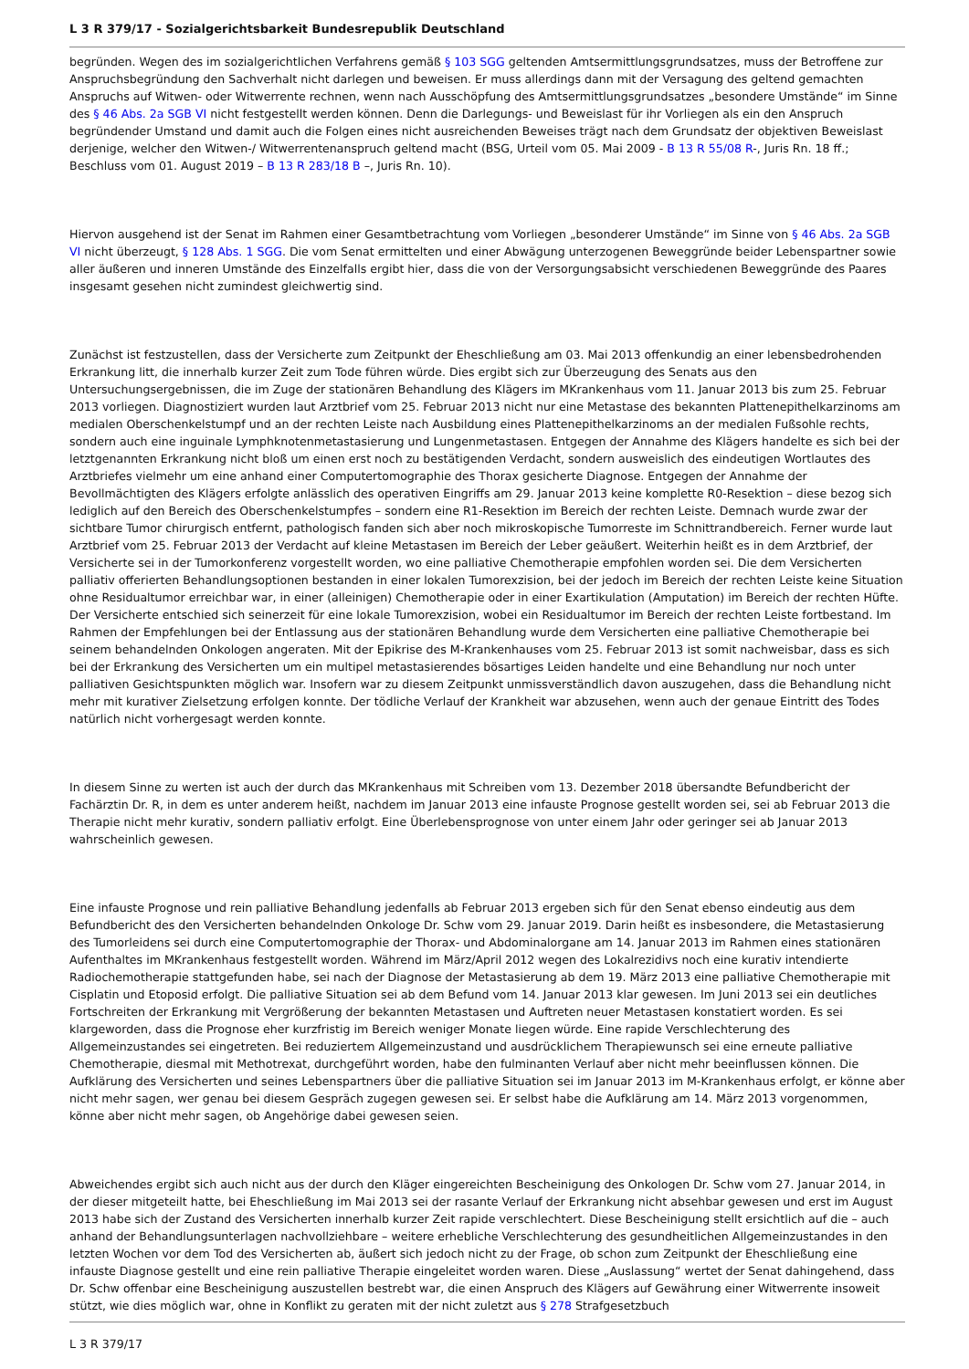L 3 R 379/17 - Sozialgerichtsbarkeit Bundesrepublik Deutschland
begründen. Wegen des im sozialgerichtlichen Verfahrens gemäß § 103 SGG geltenden Amtsermittlungsgrundsatzes, muss der Betroffene zur Anspruchsbegründung den Sachverhalt nicht darlegen und beweisen. Er muss allerdings dann mit der Versagung des geltend gemachten Anspruchs auf Witwen- oder Witwerrente rechnen, wenn nach Ausschöpfung des Amtsermittlungsgrundsatzes „besondere Umstände“ im Sinne des § 46 Abs. 2a SGB VI nicht festgestellt werden können. Denn die Darlegungs- und Beweislast für ihr Vorliegen als ein den Anspruch begründender Umstand und damit auch die Folgen eines nicht ausreichenden Beweises trägt nach dem Grundsatz der objektiven Beweislast derjenige, welcher den Witwen-/ Witwerrentenanspruch geltend macht (BSG, Urteil vom 05. Mai 2009 - B 13 R 55/08 R-, Juris Rn. 18 ff.; Beschluss vom 01. August 2019 – B 13 R 283/18 B –, Juris Rn. 10).
Hiervon ausgehend ist der Senat im Rahmen einer Gesamtbetrachtung vom Vorliegen „besonderer Umstände“ im Sinne von § 46 Abs. 2a SGB VI nicht überzeugt, § 128 Abs. 1 SGG. Die vom Senat ermittelten und einer Abwägung unterzogenen Beweggründe beider Lebenspartner sowie aller äußeren und inneren Umstände des Einzelfalls ergibt hier, dass die von der Versorgungsabsicht verschiedenen Beweggründe des Paares insgesamt gesehen nicht zumindest gleichwertig sind.
Zunächst ist festzustellen, dass der Versicherte zum Zeitpunkt der Eheschließung am 03. Mai 2013 offenkundig an einer lebensbedrohenden Erkrankung litt, die innerhalb kurzer Zeit zum Tode führen würde. Dies ergibt sich zur Überzeugung des Senats aus den Untersuchungsergebnissen, die im Zuge der stationären Behandlung des Klägers im MKrankenhaus vom 11. Januar 2013 bis zum 25. Februar 2013 vorliegen. Diagnostiziert wurden laut Arztbrief vom 25. Februar 2013 nicht nur eine Metastase des bekannten Plattenepithelkarzinoms am medialen Oberschenkelstumpf und an der rechten Leiste nach Ausbildung eines Plattenepithelkarzinoms an der medialen Fußsohle rechts, sondern auch eine inguinale Lymphknotenmetastasierung und Lungenmetastasen. Entgegen der Annahme des Klägers handelte es sich bei der letztgenannten Erkrankung nicht bloß um einen erst noch zu bestätigenden Verdacht, sondern ausweislich des eindeutigen Wortlautes des Arztbriefes vielmehr um eine anhand einer Computertomographie des Thorax gesicherte Diagnose. Entgegen der Annahme der Bevollmächtigten des Klägers erfolgte anlässlich des operativen Eingriffs am 29. Januar 2013 keine komplette R0-Resektion – diese bezog sich lediglich auf den Bereich des Oberschenkelstumpfes – sondern eine R1-Resektion im Bereich der rechten Leiste. Demnach wurde zwar der sichtbare Tumor chirurgisch entfernt, pathologisch fanden sich aber noch mikroskopische Tumorreste im Schnittrandbereich. Ferner wurde laut Arztbrief vom 25. Februar 2013 der Verdacht auf kleine Metastasen im Bereich der Leber geäußert. Weiterhin heißt es in dem Arztbrief, der Versicherte sei in der Tumorkonferenz vorgestellt worden, wo eine palliative Chemotherapie empfohlen worden sei. Die dem Versicherten palliativ offerierten Behandlungsoptionen bestanden in einer lokalen Tumorexzision, bei der jedoch im Bereich der rechten Leiste keine Situation ohne Residualtumor erreichbar war, in einer (alleinigen) Chemotherapie oder in einer Exartikulation (Amputation) im Bereich der rechten Hüfte. Der Versicherte entschied sich seinerzeit für eine lokale Tumorexzision, wobei ein Residualtumor im Bereich der rechten Leiste fortbestand. Im Rahmen der Empfehlungen bei der Entlassung aus der stationären Behandlung wurde dem Versicherten eine palliative Chemotherapie bei seinem behandelnden Onkologen angeraten. Mit der Epikrise des M-Krankenhauses vom 25. Februar 2013 ist somit nachweisbar, dass es sich bei der Erkrankung des Versicherten um ein multipel metastasierendes bösartiges Leiden handelte und eine Behandlung nur noch unter palliativen Gesichtspunkten möglich war. Insofern war zu diesem Zeitpunkt unmissverständlich davon auszugehen, dass die Behandlung nicht mehr mit kurativer Zielsetzung erfolgen konnte. Der tödliche Verlauf der Krankheit war abzusehen, wenn auch der genaue Eintritt des Todes natürlich nicht vorhergesagt werden konnte.
In diesem Sinne zu werten ist auch der durch das MKrankenhaus mit Schreiben vom 13. Dezember 2018 übersandte Befundbericht der Fachärztin Dr. R, in dem es unter anderem heißt, nachdem im Januar 2013 eine infauste Prognose gestellt worden sei, sei ab Februar 2013 die Therapie nicht mehr kurativ, sondern palliativ erfolgt. Eine Überlebensprognose von unter einem Jahr oder geringer sei ab Januar 2013 wahrscheinlich gewesen.
Eine infauste Prognose und rein palliative Behandlung jedenfalls ab Februar 2013 ergeben sich für den Senat ebenso eindeutig aus dem Befundbericht des den Versicherten behandelnden Onkologe Dr. Schw vom 29. Januar 2019. Darin heißt es insbesondere, die Metastasierung des Tumorleidens sei durch eine Computertomographie der Thorax- und Abdominalorgane am 14. Januar 2013 im Rahmen eines stationären Aufenthaltes im MKrankenhaus festgestellt worden. Während im März/April 2012 wegen des Lokalrezidivs noch eine kurativ intendierte Radiochemotherapie stattgefunden habe, sei nach der Diagnose der Metastasierung ab dem 19. März 2013 eine palliative Chemotherapie mit Cisplatin und Etoposid erfolgt. Die palliative Situation sei ab dem Befund vom 14. Januar 2013 klar gewesen. Im Juni 2013 sei ein deutliches Fortschreiten der Erkrankung mit Vergrößerung der bekannten Metastasen und Auftreten neuer Metastasen konstatiert worden. Es sei klargeworden, dass die Prognose eher kurzfristig im Bereich weniger Monate liegen würde. Eine rapide Verschlechterung des Allgemeinzustandes sei eingetreten. Bei reduziertem Allgemeinzustand und ausdrücklichem Therapiewunsch sei eine erneute palliative Chemotherapie, diesmal mit Methotrexat, durchgeführt worden, habe den fulminanten Verlauf aber nicht mehr beeinflussen können. Die Aufklärung des Versicherten und seines Lebenspartners über die palliative Situation sei im Januar 2013 im M-Krankenhaus erfolgt, er könne aber nicht mehr sagen, wer genau bei diesem Gespräch zugegen gewesen sei. Er selbst habe die Aufklärung am 14. März 2013 vorgenommen, könne aber nicht mehr sagen, ob Angehörige dabei gewesen seien.
Abweichendes ergibt sich auch nicht aus der durch den Kläger eingereichten Bescheinigung des Onkologen Dr. Schw vom 27. Januar 2014, in der dieser mitgeteilt hatte, bei Eheschließung im Mai 2013 sei der rasante Verlauf der Erkrankung nicht absehbar gewesen und erst im August 2013 habe sich der Zustand des Versicherten innerhalb kurzer Zeit rapide verschlechtert. Diese Bescheinigung stellt ersichtlich auf die – auch anhand der Behandlungsunterlagen nachvollziehbare – weitere erhebliche Verschlechterung des gesundheitlichen Allgemeinzustandes in den letzten Wochen vor dem Tod des Versicherten ab, äußert sich jedoch nicht zu der Frage, ob schon zum Zeitpunkt der Eheschließung eine infauste Diagnose gestellt und eine rein palliative Therapie eingeleitet worden waren. Diese „Auslassung“ wertet der Senat dahingehend, dass Dr. Schw offenbar eine Bescheinigung auszustellen bestrebt war, die einen Anspruch des Klägers auf Gewährung einer Witwerrente insoweit stützt, wie dies möglich war, ohne in Konflikt zu geraten mit der nicht zuletzt aus § 278 Strafgesetzbuch
L 3 R 379/17